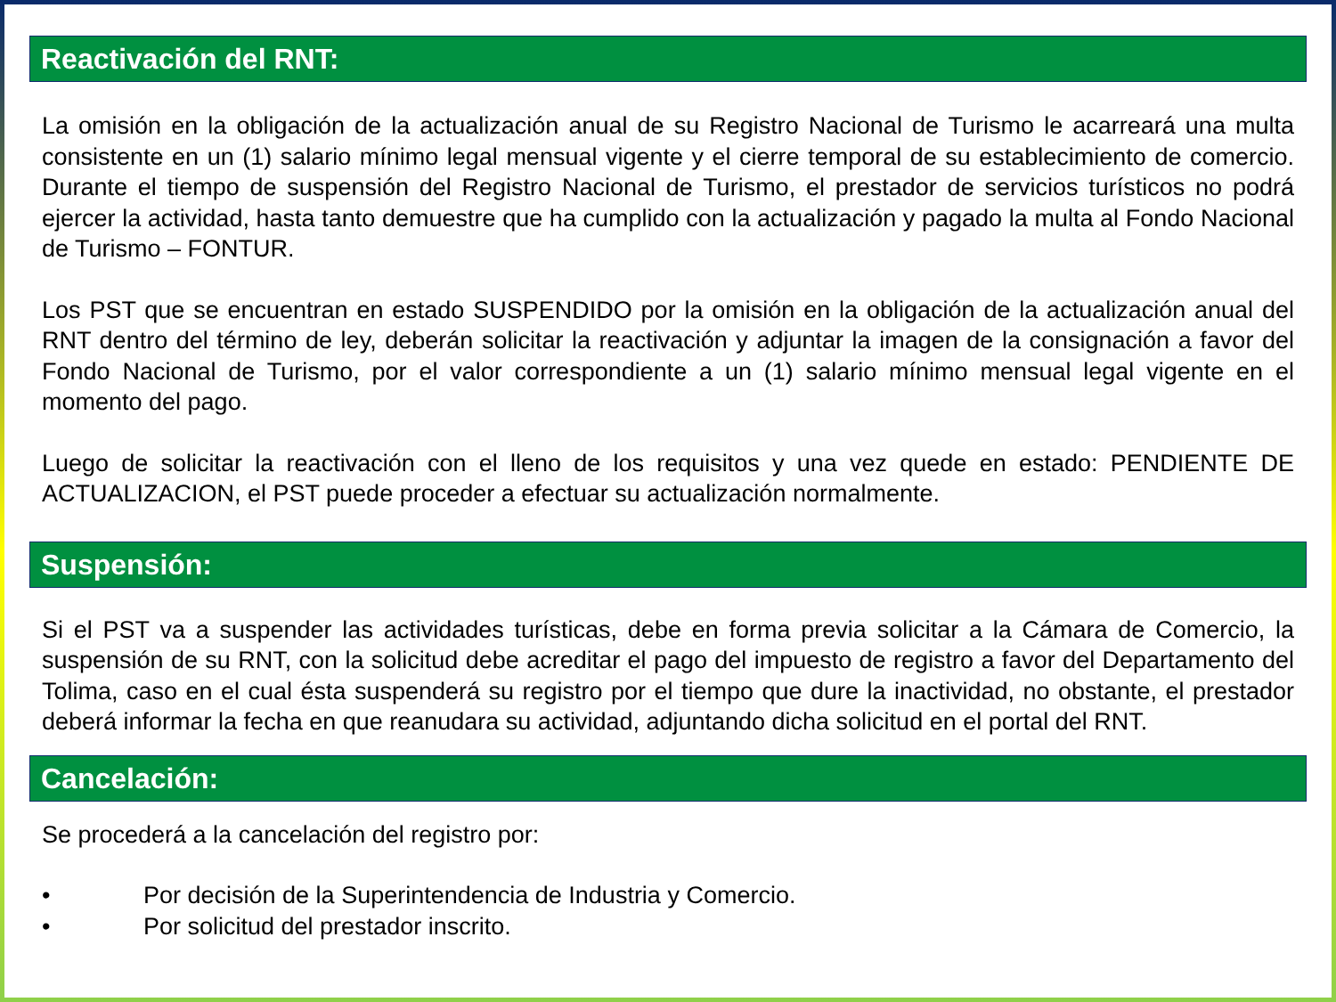Reactivación del RNT:
La omisión en la obligación de la actualización anual de su Registro Nacional de Turismo le acarreará una multa consistente en un (1) salario mínimo legal mensual vigente y el cierre temporal de su establecimiento de comercio. Durante el tiempo de suspensión del Registro Nacional de Turismo, el prestador de servicios turísticos no podrá ejercer la actividad, hasta tanto demuestre que ha cumplido con la actualización y pagado la multa al Fondo Nacional de Turismo – FONTUR.
Los PST que se encuentran en estado SUSPENDIDO por la omisión en la obligación de la actualización anual del RNT dentro del término de ley, deberán solicitar la reactivación y adjuntar la imagen de la consignación a favor del Fondo Nacional de Turismo, por el valor correspondiente a un (1) salario mínimo mensual legal vigente en el momento del pago.
Luego de solicitar la reactivación con el lleno de los requisitos y una vez quede en estado: PENDIENTE DE ACTUALIZACION, el PST puede proceder a efectuar su actualización normalmente.
Suspensión:
Si el PST va a suspender las actividades turísticas, debe en forma previa solicitar a la Cámara de Comercio, la suspensión de su RNT, con la solicitud debe acreditar el pago del impuesto de registro a favor del Departamento del Tolima, caso en el cual ésta suspenderá su registro por el tiempo que dure la inactividad, no obstante, el prestador deberá informar la fecha en que reanudara su actividad, adjuntando dicha solicitud en el portal del RNT.
Cancelación:
Se procederá a la cancelación del registro por:
• Por decisión de la Superintendencia de Industria y Comercio.
• Por solicitud del prestador inscrito.